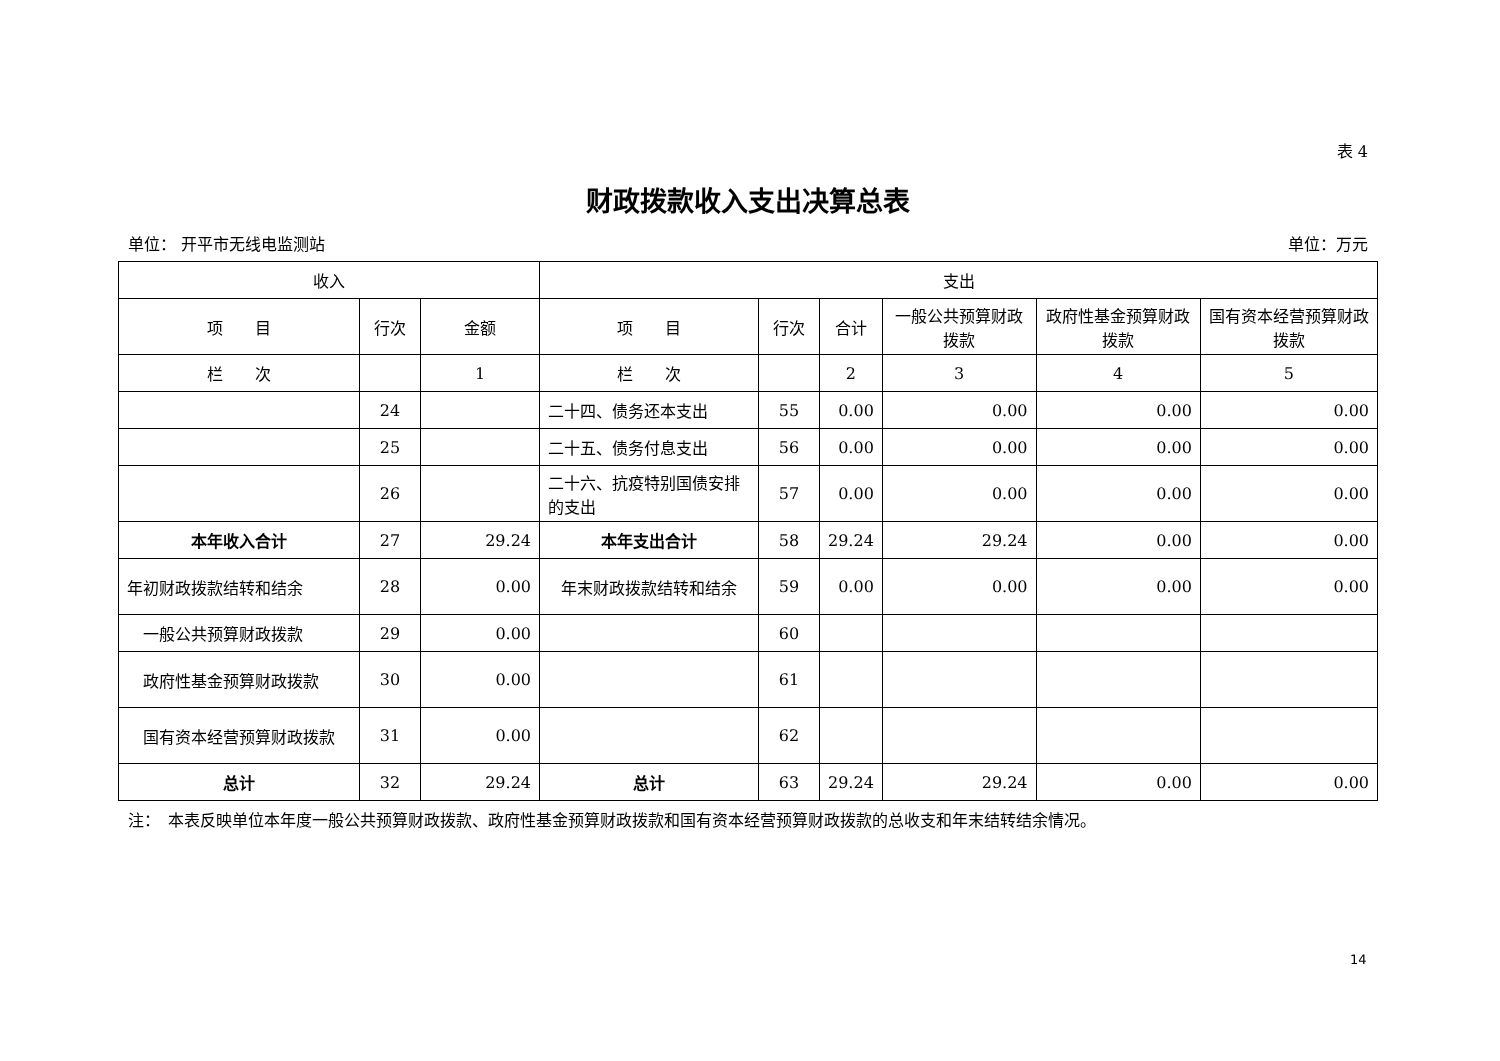表 4
财政拨款收入支出决算总表
单位： 开平市无线电监测站 单位：万元
| 收入 | | | 支出 | | | | | |
| --- | --- | --- | --- | --- | --- | --- | --- | --- |
| 项 目 | 行次 | 金额 | 项 目 | 行次 | 合计 | 一般公共预算财政拨款 | 政府性基金预算财政拨款 | 国有资本经营预算财政拨款 |
| 栏 次 | | 1 | 栏 次 | | 2 | 3 | 4 | 5 |
| | 24 | | 二十四、债务还本支出 | 55 | 0.00 | 0.00 | 0.00 | 0.00 |
| | 25 | | 二十五、债务付息支出 | 56 | 0.00 | 0.00 | 0.00 | 0.00 |
| | 26 | | 二十六、抗疫特别国债安排的支出 | 57 | 0.00 | 0.00 | 0.00 | 0.00 |
| 本年收入合计 | 27 | 29.24 | 本年支出合计 | 58 | 29.24 | 29.24 | 0.00 | 0.00 |
| 年初财政拨款结转和结余 | 28 | 0.00 | 年末财政拨款结转和结余 | 59 | 0.00 | 0.00 | 0.00 | 0.00 |
| 一般公共预算财政拨款 | 29 | 0.00 | | 60 | | | | |
| 政府性基金预算财政拨款 | 30 | 0.00 | | 61 | | | | |
| 国有资本经营预算财政拨款 | 31 | 0.00 | | 62 | | | | |
| 总计 | 32 | 29.24 | 总计 | 63 | 29.24 | 29.24 | 0.00 | 0.00 |
注：　本表反映单位本年度一般公共预算财政拨款、政府性基金预算财政拨款和国有资本经营预算财政拨款的总收支和年末结转结余情况。
14